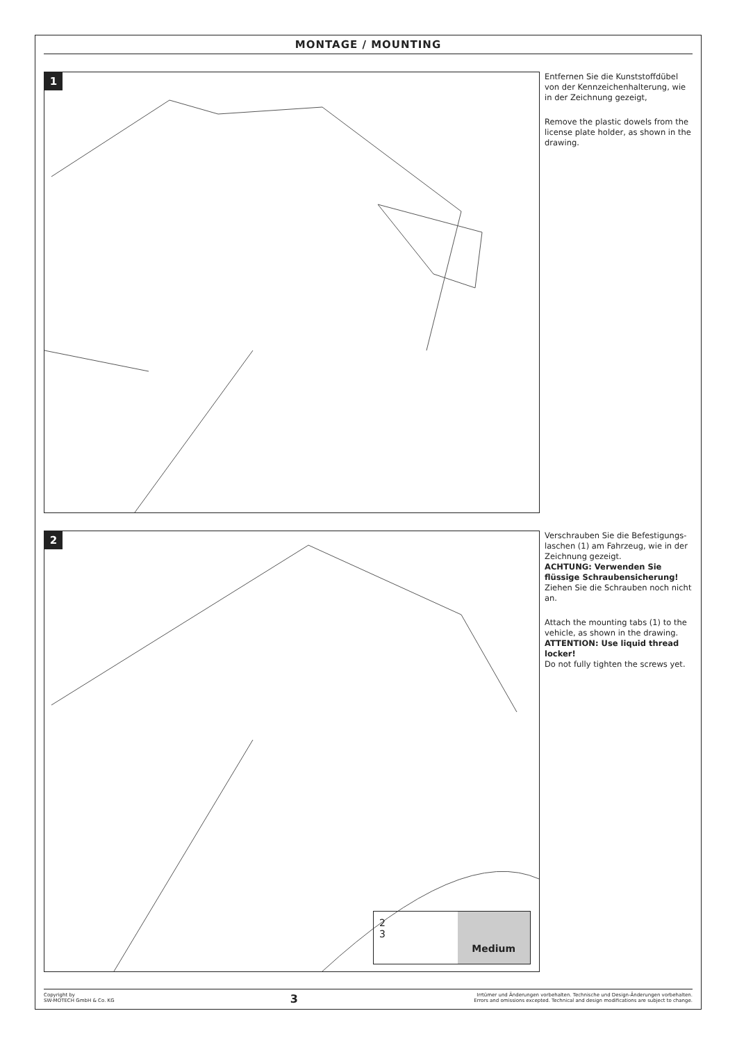MONTAGE / MOUNTING
1
Entfernen Sie die Kunststoffdübel von der Kennzeichenhalterung, wie in der Zeichnung gezeigt,
Remove the plastic dowels from the license plate holder, as shown in the drawing.
2
2
3
Medium
Verschrauben Sie die Befestigungs-laschen (1) am Fahrzeug, wie in der Zeichnung gezeigt.
ACHTUNG: Verwenden Sie flüssige Schraubensicherung!
Ziehen Sie die Schrauben noch nicht an.
Attach the mounting tabs (1) to the vehicle, as shown in the drawing.
ATTENTION: Use liquid thread locker!
Do not fully tighten the screws yet.
Copyright by
SW-MOTECH GmbH & Co. KG
3
Irrtümer und Änderungen vorbehalten. Technische und Design-Änderungen vorbehalten.
Errors and omissions excepted. Technical and design modifications are subject to change.